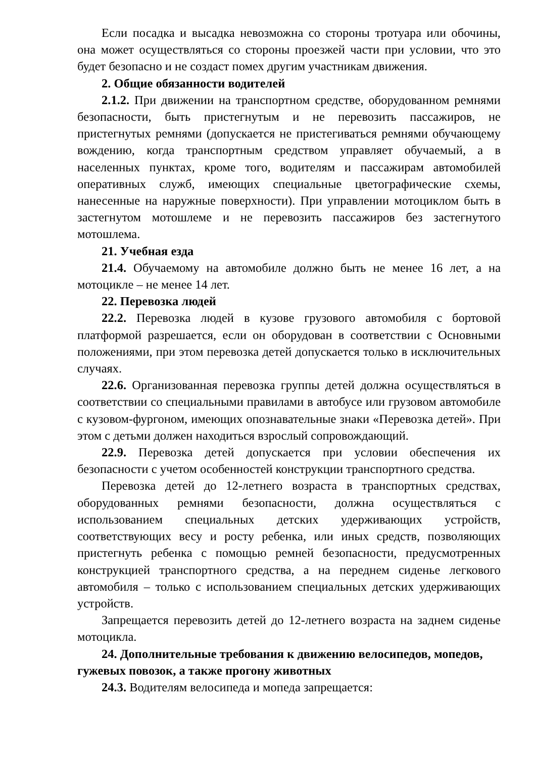Если посадка и высадка невозможна со стороны тротуара или обочины, она может осуществляться со стороны проезжей части при условии, что это будет безопасно и не создаст помех другим участникам движения.
2. Общие обязанности водителей
2.1.2. При движении на транспортном средстве, оборудованном ремнями безопасности, быть пристегнутым и не перевозить пассажиров, не пристегнутых ремнями (допускается не пристегиваться ремнями обучающему вождению, когда транспортным средством управляет обучаемый, а в населенных пунктах, кроме того, водителям и пассажирам автомобилей оперативных служб, имеющих специальные цветографические схемы, нанесенные на наружные поверхности). При управлении мотоциклом быть в застегнутом мотошлеме и не перевозить пассажиров без застегнутого мотошлема.
21. Учебная езда
21.4. Обучаемому на автомобиле должно быть не менее 16 лет, а на мотоцикле – не менее 14 лет.
22. Перевозка людей
22.2. Перевозка людей в кузове грузового автомобиля с бортовой платформой разрешается, если он оборудован в соответствии с Основными положениями, при этом перевозка детей допускается только в исключительных случаях.
22.6. Организованная перевозка группы детей должна осуществляться в соответствии со специальными правилами в автобусе или грузовом автомобиле с кузовом-фургоном, имеющих опознавательные знаки «Перевозка детей». При этом с детьми должен находиться взрослый сопровождающий.
22.9. Перевозка детей допускается при условии обеспечения их безопасности с учетом особенностей конструкции транспортного средства.
Перевозка детей до 12-летнего возраста в транспортных средствах, оборудованных ремнями безопасности, должна осуществляться с использованием специальных детских удерживающих устройств, соответствующих весу и росту ребенка, или иных средств, позволяющих пристегнуть ребенка с помощью ремней безопасности, предусмотренных конструкцией транспортного средства, а на переднем сиденье легкового автомобиля – только с использованием специальных детских удерживающих устройств.
Запрещается перевозить детей до 12-летнего возраста на заднем сиденье мотоцикла.
24. Дополнительные требования к движению велосипедов, мопедов, гужевых повозок, а также прогону животных
24.3. Водителям велосипеда и мопеда запрещается: